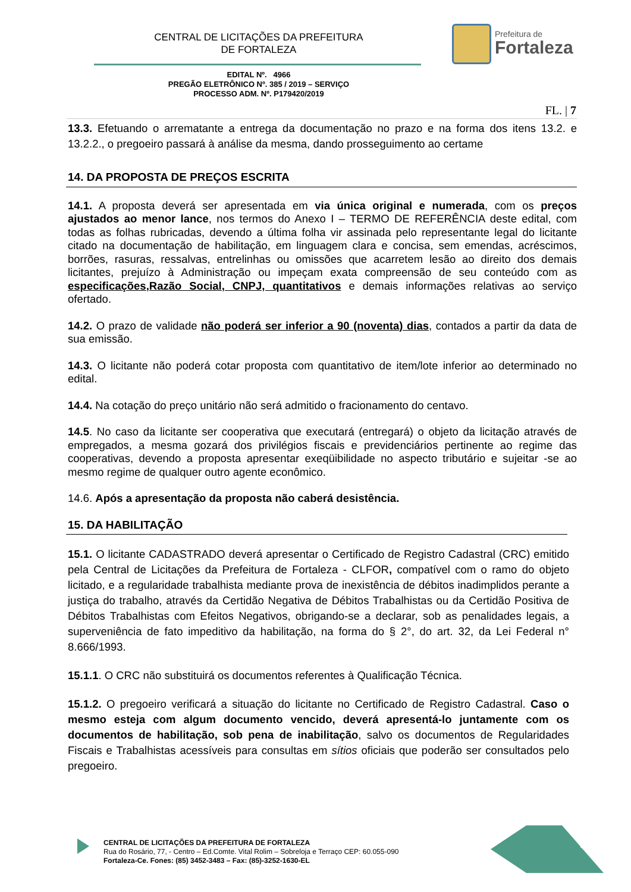CENTRAL DE LICITAÇÕES DA PREFEITURA
DE FORTALEZA
Prefeitura de
Fortaleza
EDITAL Nº. 4966
PREGÃO ELETRÔNICO Nº. 385 / 2019 – SERVIÇO
PROCESSO ADM. Nº. P179420/2019
FL. | 7
13.3. Efetuando o arrematante a entrega da documentação no prazo e na forma dos itens 13.2. e 13.2.2., o pregoeiro passará à análise da mesma, dando prosseguimento ao certame
14. DA PROPOSTA DE PREÇOS ESCRITA
14.1. A proposta deverá ser apresentada em via única original e numerada, com os preços ajustados ao menor lance, nos termos do Anexo I – TERMO DE REFERÊNCIA deste edital, com todas as folhas rubricadas, devendo a última folha vir assinada pelo representante legal do licitante citado na documentação de habilitação, em linguagem clara e concisa, sem emendas, acréscimos, borrões, rasuras, ressalvas, entrelinhas ou omissões que acarretem lesão ao direito dos demais licitantes, prejuízo à Administração ou impeçam exata compreensão de seu conteúdo com as especificações,Razão Social, CNPJ, quantitativos e demais informações relativas ao serviço ofertado.
14.2. O prazo de validade não poderá ser inferior a 90 (noventa) dias, contados a partir da data de sua emissão.
14.3. O licitante não poderá cotar proposta com quantitativo de item/lote inferior ao determinado no edital.
14.4. Na cotação do preço unitário não será admitido o fracionamento do centavo.
14.5. No caso da licitante ser cooperativa que executará (entregará) o objeto da licitação através de empregados, a mesma gozará dos privilégios fiscais e previdenciários pertinente ao regime das cooperativas, devendo a proposta apresentar exeqüibilidade no aspecto tributário e sujeitar -se ao mesmo regime de qualquer outro agente econômico.
14.6. Após a apresentação da proposta não caberá desistência.
15. DA HABILITAÇÃO
15.1. O licitante CADASTRADO deverá apresentar o Certificado de Registro Cadastral (CRC) emitido pela Central de Licitações da Prefeitura de Fortaleza - CLFOR, compatível com o ramo do objeto licitado, e a regularidade trabalhista mediante prova de inexistência de débitos inadimplidos perante a justiça do trabalho, através da Certidão Negativa de Débitos Trabalhistas ou da Certidão Positiva de Débitos Trabalhistas com Efeitos Negativos, obrigando-se a declarar, sob as penalidades legais, a superveniência de fato impeditivo da habilitação, na forma do § 2°, do art. 32, da Lei Federal n° 8.666/1993.
15.1.1. O CRC não substituirá os documentos referentes à Qualificação Técnica.
15.1.2. O pregoeiro verificará a situação do licitante no Certificado de Registro Cadastral. Caso o mesmo esteja com algum documento vencido, deverá apresentá-lo juntamente com os documentos de habilitação, sob pena de inabilitação, salvo os documentos de Regularidades Fiscais e Trabalhistas acessíveis para consultas em sítios oficiais que poderão ser consultados pelo pregoeiro.
CENTRAL DE LICITAÇÕES DA PREFEITURA DE FORTALEZA
Rua do Rosário, 77, - Centro – Ed.Comte. Vital Rolim – Sobreloja e Terraço CEP: 60.055-090
Fortaleza-Ce. Fones: (85) 3452-3483 – Fax: (85)-3252-1630-EL